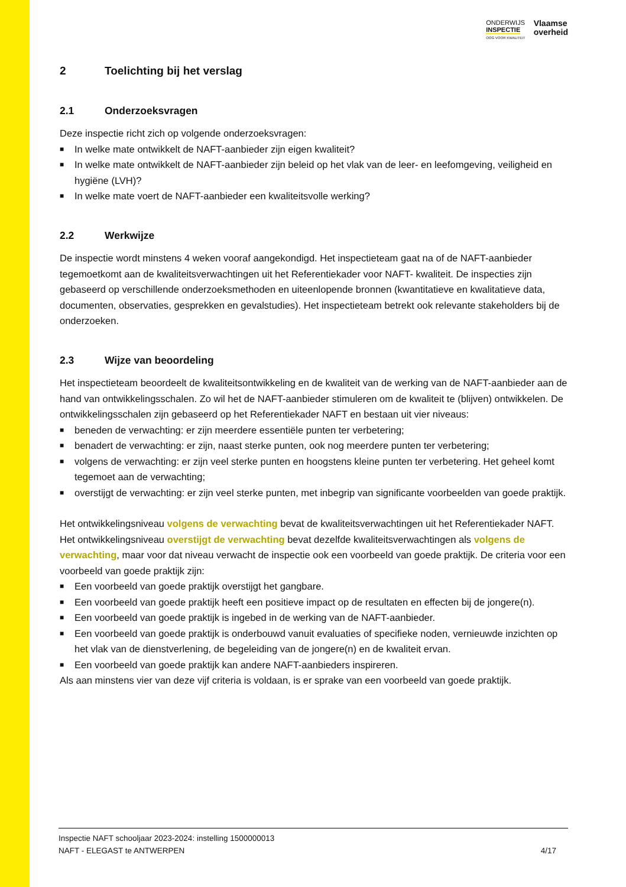ONDERWIJS
INSPECTIE
OOG VOOR KWALITEIT
Vlaamse
overheid
2 Toelichting bij het verslag
2.1 Onderzoeksvragen
Deze inspectie richt zich op volgende onderzoeksvragen:
■ In welke mate ontwikkelt de NAFT-aanbieder zijn eigen kwaliteit?
■ In welke mate ontwikkelt de NAFT-aanbieder zijn beleid op het vlak van de leer- en leefomgeving, veiligheid en hygiëne (LVH)?
■ In welke mate voert de NAFT-aanbieder een kwaliteitsvolle werking?
2.2 Werkwijze
De inspectie wordt minstens 4 weken vooraf aangekondigd. Het inspectieteam gaat na of de NAFT-aanbieder tegemoetkomt aan de kwaliteitsverwachtingen uit het Referentiekader voor NAFT- kwaliteit. De inspecties zijn gebaseerd op verschillende onderzoeksmethoden en uiteenlopende bronnen (kwantitatieve en kwalitatieve data, documenten, observaties, gesprekken en gevalstudies). Het inspectieteam betrekt ook relevante stakeholders bij de onderzoeken.
2.3 Wijze van beoordeling
Het inspectieteam beoordeelt de kwaliteitsontwikkeling en de kwaliteit van de werking van de NAFT-aanbieder aan de hand van ontwikkelingsschalen. Zo wil het de NAFT-aanbieder stimuleren om de kwaliteit te (blijven) ontwikkelen. De ontwikkelingsschalen zijn gebaseerd op het Referentiekader NAFT en bestaan uit vier niveaus:
■ beneden de verwachting: er zijn meerdere essentiële punten ter verbetering;
■ benadert de verwachting: er zijn, naast sterke punten, ook nog meerdere punten ter verbetering;
■ volgens de verwachting: er zijn veel sterke punten en hoogstens kleine punten ter verbetering. Het geheel komt tegemoet aan de verwachting;
■ overstijgt de verwachting: er zijn veel sterke punten, met inbegrip van significante voorbeelden van goede praktijk.
Het ontwikkelingsniveau volgens de verwachting bevat de kwaliteitsverwachtingen uit het Referentiekader NAFT. Het ontwikkelingsniveau overstijgt de verwachting bevat dezelfde kwaliteitsverwachtingen als volgens de verwachting, maar voor dat niveau verwacht de inspectie ook een voorbeeld van goede praktijk. De criteria voor een voorbeeld van goede praktijk zijn:
■ Een voorbeeld van goede praktijk overstijgt het gangbare.
■ Een voorbeeld van goede praktijk heeft een positieve impact op de resultaten en effecten bij de jongere(n).
■ Een voorbeeld van goede praktijk is ingebed in de werking van de NAFT-aanbieder.
■ Een voorbeeld van goede praktijk is onderbouwd vanuit evaluaties of specifieke noden, vernieuwde inzichten op het vlak van de dienstverlening, de begeleiding van de jongere(n) en de kwaliteit ervan.
■ Een voorbeeld van goede praktijk kan andere NAFT-aanbieders inspireren.
Als aan minstens vier van deze vijf criteria is voldaan, is er sprake van een voorbeeld van goede praktijk.
Inspectie NAFT schooljaar 2023-2024: instelling 1500000013
NAFT - ELEGAST te ANTWERPEN 4/17